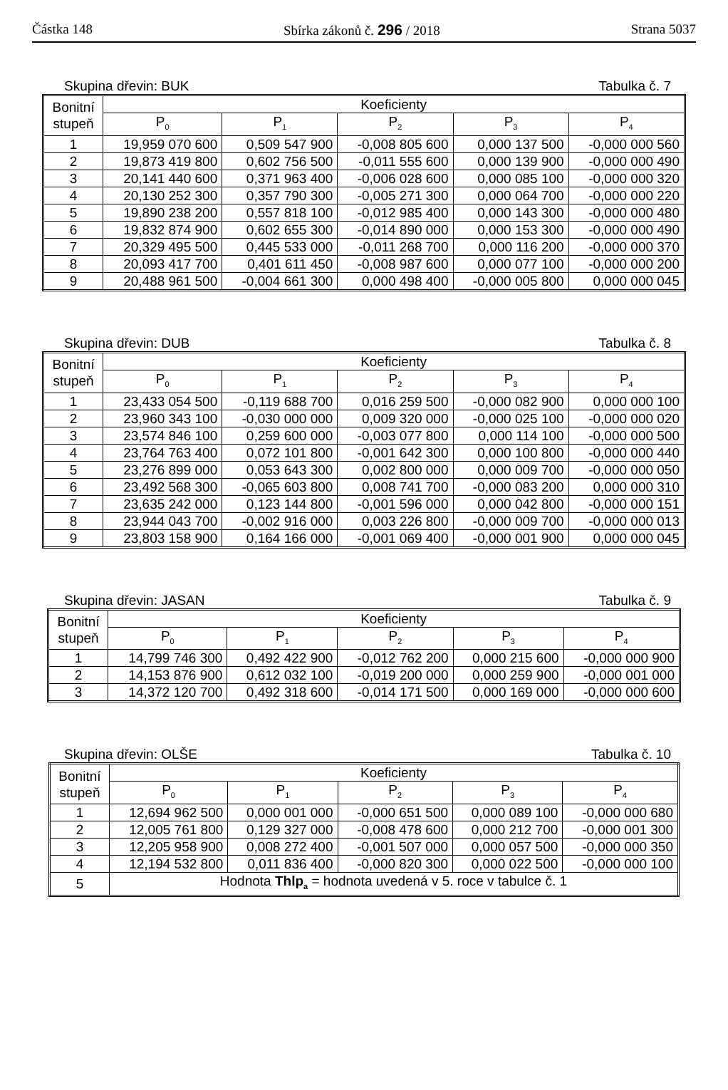Částka 148 Sbírka zákonů č. 296 / 2018 Strana 5037
Skupina dřevin: BUK Tabulka č. 7
| Bonitní stupeň | Koeficienty | | | | |
| --- | --- | --- | --- | --- | --- |
| | P<sub>0</sub> | P<sub>1</sub> | P<sub>2</sub> | P<sub>3</sub> | P<sub>4</sub> |
| 1 | 19,959 070 600 | 0,509 547 900 | -0,008 805 600 | 0,000 137 500 | -0,000 000 560 |
| 2 | 19,873 419 800 | 0,602 756 500 | -0,011 555 600 | 0,000 139 900 | -0,000 000 490 |
| 3 | 20,141 440 600 | 0,371 963 400 | -0,006 028 600 | 0,000 085 100 | -0,000 000 320 |
| 4 | 20,130 252 300 | 0,357 790 300 | -0,005 271 300 | 0,000 064 700 | -0,000 000 220 |
| 5 | 19,890 238 200 | 0,557 818 100 | -0,012 985 400 | 0,000 143 300 | -0,000 000 480 |
| 6 | 19,832 874 900 | 0,602 655 300 | -0,014 890 000 | 0,000 153 300 | -0,000 000 490 |
| 7 | 20,329 495 500 | 0,445 533 000 | -0,011 268 700 | 0,000 116 200 | -0,000 000 370 |
| 8 | 20,093 417 700 | 0,401 611 450 | -0,008 987 600 | 0,000 077 100 | -0,000 000 200 |
| 9 | 20,488 961 500 | -0,004 661 300 | 0,000 498 400 | -0,000 005 800 | 0,000 000 045 |
Skupina dřevin: DUB Tabulka č. 8
| Bonitní stupeň | Koeficienty | | | | |
| --- | --- | --- | --- | --- | --- |
| | P<sub>0</sub> | P<sub>1</sub> | P<sub>2</sub> | P<sub>3</sub> | P<sub>4</sub> |
| 1 | 23,433 054 500 | -0,119 688 700 | 0,016 259 500 | -0,000 082 900 | 0,000 000 100 |
| 2 | 23,960 343 100 | -0,030 000 000 | 0,009 320 000 | -0,000 025 100 | -0,000 000 020 |
| 3 | 23,574 846 100 | 0,259 600 000 | -0,003 077 800 | 0,000 114 100 | -0,000 000 500 |
| 4 | 23,764 763 400 | 0,072 101 800 | -0,001 642 300 | 0,000 100 800 | -0,000 000 440 |
| 5 | 23,276 899 000 | 0,053 643 300 | 0,002 800 000 | 0,000 009 700 | -0,000 000 050 |
| 6 | 23,492 568 300 | -0,065 603 800 | 0,008 741 700 | -0,000 083 200 | 0,000 000 310 |
| 7 | 23,635 242 000 | 0,123 144 800 | -0,001 596 000 | 0,000 042 800 | -0,000 000 151 |
| 8 | 23,944 043 700 | -0,002 916 000 | 0,003 226 800 | -0,000 009 700 | -0,000 000 013 |
| 9 | 23,803 158 900 | 0,164 166 000 | -0,001 069 400 | -0,000 001 900 | 0,000 000 045 |
Skupina dřevin: JASAN Tabulka č. 9
| Bonitní stupeň | Koeficienty | | | | |
| --- | --- | --- | --- | --- | --- |
| | P<sub>0</sub> | P<sub>1</sub> | P<sub>2</sub> | P<sub>3</sub> | P<sub>4</sub> |
| 1 | 14,799 746 300 | 0,492 422 900 | -0,012 762 200 | 0,000 215 600 | -0,000 000 900 |
| 2 | 14,153 876 900 | 0,612 032 100 | -0,019 200 000 | 0,000 259 900 | -0,000 001 000 |
| 3 | 14,372 120 700 | 0,492 318 600 | -0,014 171 500 | 0,000 169 000 | -0,000 000 600 |
Skupina dřevin: OLŠE Tabulka č. 10
| Bonitní stupeň | Koeficienty | | | | |
| --- | --- | --- | --- | --- | --- |
| | P<sub>0</sub> | P<sub>1</sub> | P<sub>2</sub> | P<sub>3</sub> | P<sub>4</sub> |
| 1 | 12,694 962 500 | 0,000 001 000 | -0,000 651 500 | 0,000 089 100 | -0,000 000 680 |
| 2 | 12,005 761 800 | 0,129 327 000 | -0,008 478 600 | 0,000 212 700 | -0,000 001 300 |
| 3 | 12,205 958 900 | 0,008 272 400 | -0,001 507 000 | 0,000 057 500 | -0,000 000 350 |
| 4 | 12,194 532 800 | 0,011 836 400 | -0,000 820 300 | 0,000 022 500 | -0,000 000 100 |
| 5 | Hodnota Thlp<sub>a</sub> = hodnota uvedená v 5. roce v tabulce č. 1 | | | | |